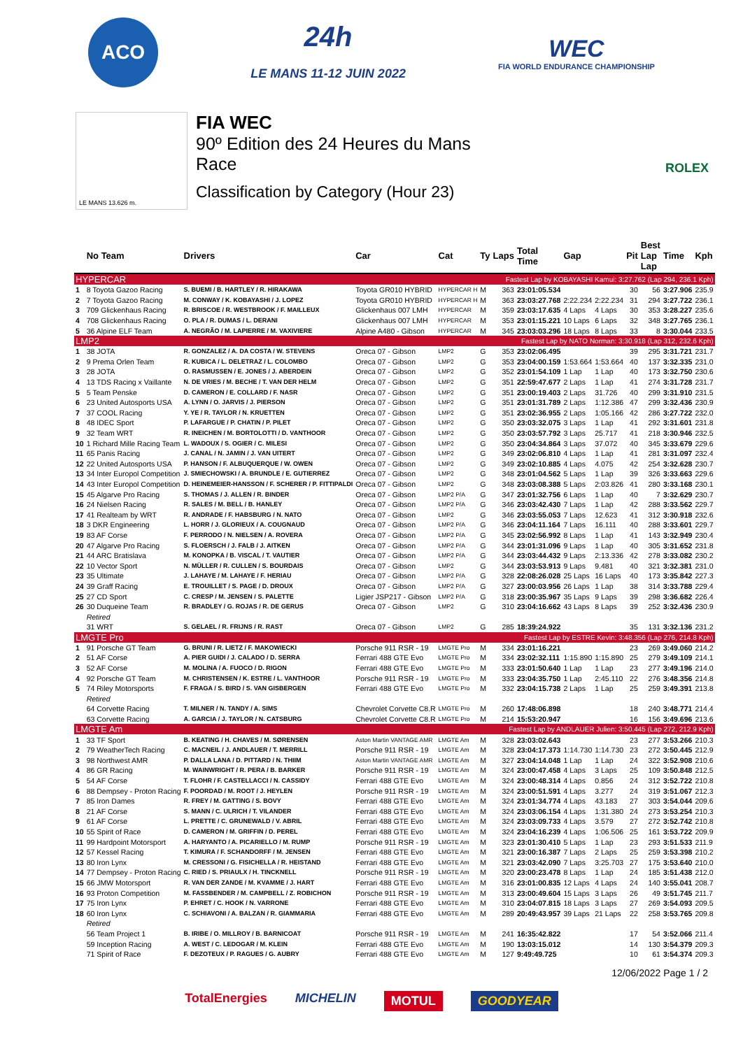ACO
24h
LE MANS 11-12 JUIN 2022
WEC
FIA WORLD ENDURANCE CHAMPIONSHIP
LE MANS 13.626 m.
FIA WEC
90º Edition des 24 Heures du Mans
Race
Classification by Category (Hour 23)
ROLEX
| | No Team | Drivers | Car | Cat | Ty | Laps | Total Time | Gap | | Pit | Best Lap Lap | Time | Kph |
| --- | --- | --- | --- | --- | --- | --- | --- | --- | --- | --- | --- | --- | --- |
| HYPERCAR | | | | | Fastest Lap by KOBAYASHI Kamui: 3:27.762 (Lap 294, 236.1 Kph) | | | | | | | | |
| 1 | 8 Toyota Gazoo Racing | S. BUEMI / B. HARTLEY / R. HIRAKAWA | Toyota GR010 HYBRID | HYPERCAR H | M | 363 | 23:01:05.534 | | | 30 | 56 | 3:27.906 | 235.9 |
| 2 | 7 Toyota Gazoo Racing | M. CONWAY / K. KOBAYASHI / J. LOPEZ | Toyota GR010 HYBRID | HYPERCAR H | M | 363 | 23:03:27.768 | 2:22.234 | 2:22.234 | 31 | 294 | 3:27.722 | 236.1 |
| 3 | 709 Glickenhaus Racing | R. BRISCOE / R. WESTBROOK / F. MAILLEUX | Glickenhaus 007 LMH | HYPERCAR | M | 359 | 23:03:17.635 | 4 Laps | 4 Laps | 30 | 353 | 3:28.227 | 235.6 |
| 4 | 708 Glickenhaus Racing | O. PLA / R. DUMAS / L. DERANI | Glickenhaus 007 LMH | HYPERCAR | M | 353 | 23:01:15.221 | 10 Laps | 6 Laps | 32 | 348 | 3:27.765 | 236.1 |
| 5 | 36 Alpine ELF Team | A. NEGRÃO / M. LAPIERRE / M. VAXIVIERE | Alpine A480 - Gibson | HYPERCAR | M | 345 | 23:03:03.296 | 18 Laps | 8 Laps | 33 | 8 | 3:30.044 | 233.5 |
| LMP2 | | | | | Fastest Lap by NATO Norman: 3:30.918 (Lap 312, 232.6 Kph) | | | | | | | | |
| 1 | 38 JOTA | R. GONZALEZ / A. DA COSTA / W. STEVENS | Oreca 07 - Gibson | LMP2 | G | 353 | 23:02:06.495 | | | 39 | 295 | 3:31.721 | 231.7 |
| 2 | 9 Prema Orlen Team | R. KUBICA / L. DELETRAZ / L. COLOMBO | Oreca 07 - Gibson | LMP2 | G | 353 | 23:04:00.159 | 1:53.664 | 1:53.664 | 40 | 137 | 3:32.335 | 231.0 |
| 3 | 28 JOTA | O. RASMUSSEN / E. JONES / J. ABERDEIN | Oreca 07 - Gibson | LMP2 | G | 352 | 23:01:54.109 | 1 Lap | 1 Lap | 40 | 173 | 3:32.750 | 230.6 |
| 4 | 13 TDS Racing x Vaillante | N. DE VRIES / M. BECHE / T. VAN DER HELM | Oreca 07 - Gibson | LMP2 | G | 351 | 22:59:47.677 | 2 Laps | 1 Lap | 41 | 274 | 3:31.728 | 231.7 |
| 5 | 5 Team Penske | D. CAMERON / E. COLLARD / F. NASR | Oreca 07 - Gibson | LMP2 | G | 351 | 23:00:19.403 | 2 Laps | 31.726 | 40 | 299 | 3:31.910 | 231.5 |
| 6 | 23 United Autosports USA | A. LYNN / O. JARVIS / J. PIERSON | Oreca 07 - Gibson | LMP2 | G | 351 | 23:01:31.789 | 2 Laps | 1:12.386 | 47 | 299 | 3:32.436 | 230.9 |
| 7 | 37 COOL Racing | Y. YE / R. TAYLOR / N. KRUETTEN | Oreca 07 - Gibson | LMP2 | G | 351 | 23:02:36.955 | 2 Laps | 1:05.166 | 42 | 286 | 3:27.722 | 232.0 |
| 8 | 48 IDEC Sport | P. LAFARGUE / P. CHATIN / P. PILET | Oreca 07 - Gibson | LMP2 | G | 350 | 23:03:32.075 | 3 Laps | 1 Lap | 41 | 292 | 3:31.601 | 231.8 |
| 9 | 32 Team WRT | R. INEICHEN / M. BORTOLOTTI / D. VANTHOOR | Oreca 07 - Gibson | LMP2 | G | 350 | 23:03:57.792 | 3 Laps | 25.717 | 41 | 218 | 3:30.946 | 232.5 |
| 10 | 1 Richard Mille Racing Team | L. WADOUX / S. OGIER / C. MILESI | Oreca 07 - Gibson | LMP2 | G | 350 | 23:04:34.864 | 3 Laps | 37.072 | 40 | 345 | 3:33.679 | 229.6 |
| 11 | 65 Panis Racing | J. CANAL / N. JAMIN / J. VAN UITERT | Oreca 07 - Gibson | LMP2 | G | 349 | 23:02:06.810 | 4 Laps | 1 Lap | 41 | 281 | 3:31.097 | 232.4 |
| 12 | 22 United Autosports USA | P. HANSON / F. ALBUQUERQUE / W. OWEN | Oreca 07 - Gibson | LMP2 | G | 349 | 23:02:10.885 | 4 Laps | 4.075 | 42 | 254 | 3:32.628 | 230.7 |
| 13 | 34 Inter Europol Competition | J. SMIECHOWSKI / A. BRUNDLE / E. GUTIERREZ | Oreca 07 - Gibson | LMP2 | G | 348 | 23:01:04.562 | 5 Laps | 1 Lap | 39 | 326 | 3:33.663 | 229.6 |
| 14 | 43 Inter Europol Competition | D. HEINEMEIER-HANSSON / F. SCHERER / P. FITTIPALDI | Oreca 07 - Gibson | LMP2 | G | 348 | 23:03:08.388 | 5 Laps | 2:03.826 | 41 | 280 | 3:33.168 | 230.1 |
| 15 | 45 Algarve Pro Racing | S. THOMAS / J. ALLEN / R. BINDER | Oreca 07 - Gibson | LMP2 P/A | G | 347 | 23:01:32.756 | 6 Laps | 1 Lap | 40 | 7 | 3:32.629 | 230.7 |
| 16 | 24 Nielsen Racing | R. SALES / M. BELL / B. HANLEY | Oreca 07 - Gibson | LMP2 P/A | G | 346 | 23:03:42.430 | 7 Laps | 1 Lap | 42 | 288 | 3:33.562 | 229.7 |
| 17 | 41 Realteam by WRT | R. ANDRADE / F. HABSBURG / N. NATO | Oreca 07 - Gibson | LMP2 | G | 346 | 23:03:55.053 | 7 Laps | 12.623 | 41 | 312 | 3:30.918 | 232.6 |
| 18 | 3 DKR Engineering | L. HORR / J. GLORIEUX / A. COUGNAUD | Oreca 07 - Gibson | LMP2 P/A | G | 346 | 23:04:11.164 | 7 Laps | 16.111 | 40 | 288 | 3:33.601 | 229.7 |
| 19 | 83 AF Corse | F. PERRODO / N. NIELSEN / A. ROVERA | Oreca 07 - Gibson | LMP2 P/A | G | 345 | 23:02:56.992 | 8 Laps | 1 Lap | 41 | 143 | 3:32.949 | 230.4 |
| 20 | 47 Algarve Pro Racing | S. FLOERSCH / J. FALB / J. AITKEN | Oreca 07 - Gibson | LMP2 P/A | G | 344 | 23:01:31.096 | 9 Laps | 1 Lap | 40 | 305 | 3:31.652 | 231.8 |
| 21 | 44 ARC Bratislava | M. KONOPKA / B. VISCAL / T. VAUTIER | Oreca 07 - Gibson | LMP2 P/A | G | 344 | 23:03:44.432 | 9 Laps | 2:13.336 | 42 | 278 | 3:33.082 | 230.2 |
| 22 | 10 Vector Sport | N. MÜLLER / R. CULLEN / S. BOURDAIS | Oreca 07 - Gibson | LMP2 | G | 344 | 23:03:53.913 | 9 Laps | 9.481 | 40 | 321 | 3:32.381 | 231.0 |
| 23 | 35 Ultimate | J. LAHAYE / M. LAHAYE / F. HERIAU | Oreca 07 - Gibson | LMP2 P/A | G | 328 | 22:08:26.028 | 25 Laps | 16 Laps | 40 | 173 | 3:35.842 | 227.3 |
| 24 | 39 Graff Racing | E. TROUILLET / S. PAGE / D. DROUX | Oreca 07 - Gibson | LMP2 P/A | G | 327 | 23:00:03.956 | 26 Laps | 1 Lap | 38 | 314 | 3:33.788 | 229.4 |
| 25 | 27 CD Sport | C. CRESP / M. JENSEN / S. PALETTE | Ligier JSP217 - Gibson | LMP2 P/A | G | 318 | 23:00:35.967 | 35 Laps | 9 Laps | 39 | 298 | 3:36.682 | 226.4 |
| 26 | 30 Duqueine Team | R. BRADLEY / G. ROJAS / R. DE GERUS | Oreca 07 - Gibson | LMP2 | G | 310 | 23:04:16.662 | 43 Laps | 8 Laps | 39 | 252 | 3:32.436 | 230.9 |
| | Retired | | | | | | | | | | | | |
| | 31 WRT | S. GELAEL / R. FRIJNS / R. RAST | Oreca 07 - Gibson | LMP2 | G | 285 | 18:39:24.922 | | | 35 | 131 | 3:32.136 | 231.2 |
| LMGTE Pro | | | | | Fastest Lap by ESTRE Kevin: 3:48.356 (Lap 276, 214.8 Kph) | | | | | | | | |
| 1 | 91 Porsche GT Team | G. BRUNI / R. LIETZ / F. MAKOWIECKI | Porsche 911 RSR - 19 | LMGTE Pro | M | 334 | 23:01:16.221 | | | 23 | 269 | 3:49.060 | 214.2 |
| 2 | 51 AF Corse | A. PIER GUIDI / J. CALADO / D. SERRA | Ferrari 488 GTE Evo | LMGTE Pro | M | 334 | 23:02:32.111 | 1:15.890 | 1:15.890 | 25 | 279 | 3:49.109 | 214.1 |
| 3 | 52 AF Corse | M. MOLINA / A. FUOCO / D. RIGON | Ferrari 488 GTE Evo | LMGTE Pro | M | 333 | 23:01:50.640 | 1 Lap | 1 Lap | 23 | 277 | 3:49.196 | 214.0 |
| 4 | 92 Porsche GT Team | M. CHRISTENSEN / K. ESTRE / L. VANTHOOR | Porsche 911 RSR - 19 | LMGTE Pro | M | 333 | 23:04:35.750 | 1 Lap | 2:45.110 | 22 | 276 | 3:48.356 | 214.8 |
| 5 | 74 Riley Motorsports | F. FRAGA / S. BIRD / S. VAN GISBERGEN | Ferrari 488 GTE Evo | LMGTE Pro | M | 332 | 23:04:15.738 | 2 Laps | 1 Lap | 25 | 259 | 3:49.391 | 213.8 |
| | Retired | | | | | | | | | | | | |
| | 64 Corvette Racing | T. MILNER / N. TANDY / A. SIMS | Chevrolet Corvette C8.R | LMGTE Pro | M | 260 | 17:48:06.898 | | | 18 | 240 | 3:48.771 | 214.4 |
| | 63 Corvette Racing | A. GARCIA / J. TAYLOR / N. CATSBURG | Chevrolet Corvette C8.R | LMGTE Pro | M | 214 | 15:53:20.947 | | | 16 | 156 | 3:49.696 | 213.6 |
| LMGTE Am | | | | | Fastest Lap by ANDLAUER Julien: 3:50.445 (Lap 272, 212.9 Kph) | | | | | | | | |
| 1 | 33 TF Sport | B. KEATING / H. CHAVES / M. SØRENSEN | Aston Martin VANTAGE AMR | LMGTE Am | M | 328 | 23:03:02.643 | | | 23 | 277 | 3:53.266 | 210.3 |
| 2 | 79 WeatherTech Racing | C. MACNEIL / J. ANDLAUER / T. MERRILL | Porsche 911 RSR - 19 | LMGTE Am | M | 328 | 23:04:17.373 | 1:14.730 | 1:14.730 | 23 | 272 | 3:50.445 | 212.9 |
| 3 | 98 Northwest AMR | P. DALLA LANA / D. PITTARD / N. THIIM | Aston Martin VANTAGE AMR | LMGTE Am | M | 327 | 23:04:14.048 | 1 Lap | 1 Lap | 24 | 322 | 3:52.908 | 210.6 |
| 4 | 86 GR Racing | M. WAINWRIGHT / R. PERA / B. BARKER | Porsche 911 RSR - 19 | LMGTE Am | M | 324 | 23:00:47.458 | 4 Laps | 3 Laps | 25 | 109 | 3:50.848 | 212.5 |
| 5 | 54 AF Corse | T. FLOHR / F. CASTELLACCI / N. CASSIDY | Ferrari 488 GTE Evo | LMGTE Am | M | 324 | 23:00:48.314 | 4 Laps | 0.856 | 24 | 312 | 3:52.722 | 210.8 |
| 6 | 88 Dempsey - Proton Racing | F. POORDAD / M. ROOT / J. HEYLEN | Porsche 911 RSR - 19 | LMGTE Am | M | 324 | 23:00:51.591 | 4 Laps | 3.277 | 24 | 319 | 3:51.067 | 212.3 |
| 7 | 85 Iron Dames | R. FREY / M. GATTING / S. BOVY | Ferrari 488 GTE Evo | LMGTE Am | M | 324 | 23:01:34.774 | 4 Laps | 43.183 | 27 | 303 | 3:54.044 | 209.6 |
| 8 | 21 AF Corse | S. MANN / C. ULRICH / T. VILANDER | Ferrari 488 GTE Evo | LMGTE Am | M | 324 | 23:03:06.154 | 4 Laps | 1:31.380 | 24 | 273 | 3:53.254 | 210.3 |
| 9 | 61 AF Corse | L. PRETTE / C. GRUNEWALD / V. ABRIL | Ferrari 488 GTE Evo | LMGTE Am | M | 324 | 23:03:09.733 | 4 Laps | 3.579 | 27 | 272 | 3:52.742 | 210.8 |
| 10 | 55 Spirit of Race | D. CAMERON / M. GRIFFIN / D. PEREL | Ferrari 488 GTE Evo | LMGTE Am | M | 324 | 23:04:16.239 | 4 Laps | 1:06.506 | 25 | 161 | 3:53.722 | 209.9 |
| 11 | 99 Hardpoint Motorsport | A. HARYANTO / A. PICARIELLO / M. RUMP | Porsche 911 RSR - 19 | LMGTE Am | M | 323 | 23:01:30.410 | 5 Laps | 1 Lap | 23 | 293 | 3:51.533 | 211.9 |
| 12 | 57 Kessel Racing | T. KIMURA / F. SCHANDORFF / M. JENSEN | Ferrari 488 GTE Evo | LMGTE Am | M | 321 | 23:00:16.387 | 7 Laps | 2 Laps | 25 | 259 | 3:53.398 | 210.2 |
| 13 | 80 Iron Lynx | M. CRESSONI / G. FISICHELLA / R. HEISTAND | Ferrari 488 GTE Evo | LMGTE Am | M | 321 | 23:03:42.090 | 7 Laps | 3:25.703 | 27 | 175 | 3:53.640 | 210.0 |
| 14 | 77 Dempsey - Proton Racing | C. RIED / S. PRIAULX / H. TINCKNELL | Porsche 911 RSR - 19 | LMGTE Am | M | 320 | 23:00:23.478 | 8 Laps | 1 Lap | 24 | 185 | 3:51.438 | 212.0 |
| 15 | 66 JMW Motorsport | R. VAN DER ZANDE / M. KVAMME / J. HART | Ferrari 488 GTE Evo | LMGTE Am | M | 316 | 23:01:00.835 | 12 Laps | 4 Laps | 24 | 140 | 3:55.041 | 208.7 |
| 16 | 93 Proton Competition | M. FASSBENDER / M. CAMPBELL / Z. ROBICHON | Porsche 911 RSR - 19 | LMGTE Am | M | 313 | 23:00:49.604 | 15 Laps | 3 Laps | 26 | 49 | 3:51.745 | 211.7 |
| 17 | 75 Iron Lynx | P. EHRET / C. HOOK / N. VARRONE | Ferrari 488 GTE Evo | LMGTE Am | M | 310 | 23:04:07.815 | 18 Laps | 3 Laps | 27 | 269 | 3:54.093 | 209.5 |
| 18 | 60 Iron Lynx | C. SCHIAVONI / A. BALZAN / R. GIAMMARIA | Ferrari 488 GTE Evo | LMGTE Am | M | 289 | 20:49:43.957 | 39 Laps | 21 Laps | 22 | 258 | 3:53.765 | 209.8 |
| | Retired | | | | | | | | | | | | |
| | 56 Team Project 1 | B. IRIBE / O. MILLROY / B. BARNICOAT | Porsche 911 RSR - 19 | LMGTE Am | M | 241 | 16:35:42.822 | | | 17 | 54 | 3:52.066 | 211.4 |
| | 59 Inception Racing | A. WEST / C. LEDOGAR / M. KLEIN | Ferrari 488 GTE Evo | LMGTE Am | M | 190 | 13:03:15.012 | | | 14 | 130 | 3:54.379 | 209.3 |
| | 71 Spirit of Race | F. DEZOTEUX / P. RAGUES / G. AUBRY | Ferrari 488 GTE Evo | LMGTE Am | M | 127 | 9:49:49.725 | | | 10 | 61 | 3:54.374 | 209.3 |
12/06/2022 Page 1 / 2
TotalEnergies MICHELIN MOTUL GOODYEAR